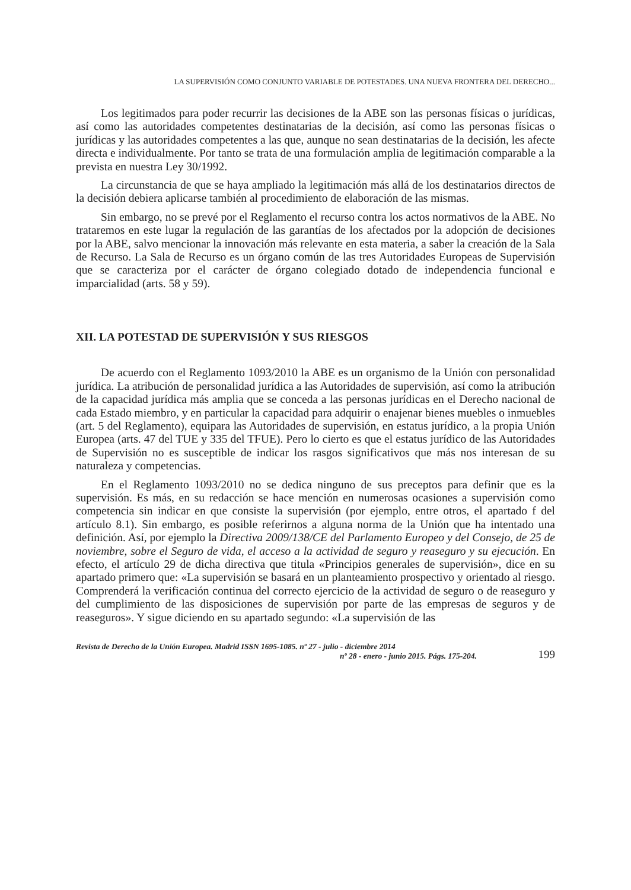LA SUPERVISIÓN COMO CONJUNTO VARIABLE DE POTESTADES. UNA NUEVA FRONTERA DEL DERECHO...
Los legitimados para poder recurrir las decisiones de la ABE son las personas físicas o jurídicas, así como las autoridades competentes destinatarias de la decisión, así como las personas físicas o jurídicas y las autoridades competentes a las que, aunque no sean destinatarias de la decisión, les afecte directa e individualmente. Por tanto se trata de una formulación amplia de legitimación comparable a la prevista en nuestra Ley 30/1992.
La circunstancia de que se haya ampliado la legitimación más allá de los destinatarios directos de la decisión debiera aplicarse también al procedimiento de elaboración de las mismas.
Sin embargo, no se prevé por el Reglamento el recurso contra los actos normativos de la ABE. No trataremos en este lugar la regulación de las garantías de los afectados por la adopción de decisiones por la ABE, salvo mencionar la innovación más relevante en esta materia, a saber la creación de la Sala de Recurso. La Sala de Recurso es un órgano común de las tres Autoridades Europeas de Supervisión que se caracteriza por el carácter de órgano colegiado dotado de independencia funcional e imparcialidad (arts. 58 y 59).
XII. LA POTESTAD DE SUPERVISIÓN Y SUS RIESGOS
De acuerdo con el Reglamento 1093/2010 la ABE es un organismo de la Unión con personalidad jurídica. La atribución de personalidad jurídica a las Autoridades de supervisión, así como la atribución de la capacidad jurídica más amplia que se conceda a las personas jurídicas en el Derecho nacional de cada Estado miembro, y en particular la capacidad para adquirir o enajenar bienes muebles o inmuebles (art. 5 del Reglamento), equipara las Autoridades de supervisión, en estatus jurídico, a la propia Unión Europea (arts. 47 del TUE y 335 del TFUE). Pero lo cierto es que el estatus jurídico de las Autoridades de Supervisión no es susceptible de indicar los rasgos significativos que más nos interesan de su naturaleza y competencias.
En el Reglamento 1093/2010 no se dedica ninguno de sus preceptos para definir que es la supervisión. Es más, en su redacción se hace mención en numerosas ocasiones a supervisión como competencia sin indicar en que consiste la supervisión (por ejemplo, entre otros, el apartado f del artículo 8.1). Sin embargo, es posible referirnos a alguna norma de la Unión que ha intentado una definición. Así, por ejemplo la Directiva 2009/138/CE del Parlamento Europeo y del Consejo, de 25 de noviembre, sobre el Seguro de vida, el acceso a la actividad de seguro y reaseguro y su ejecución. En efecto, el artículo 29 de dicha directiva que titula «Principios generales de supervisión», dice en su apartado primero que: «La supervisión se basará en un planteamiento prospectivo y orientado al riesgo. Comprenderá la verificación continua del correcto ejercicio de la actividad de seguro o de reaseguro y del cumplimiento de las disposiciones de supervisión por parte de las empresas de seguros y de reaseguros». Y sigue diciendo en su apartado segundo: «La supervisión de las
Revista de Derecho de la Unión Europea. Madrid ISSN 1695-1085. nº 27 - julio - diciembre 2014
nº 28 - enero - junio 2015. Págs. 175-204.
199